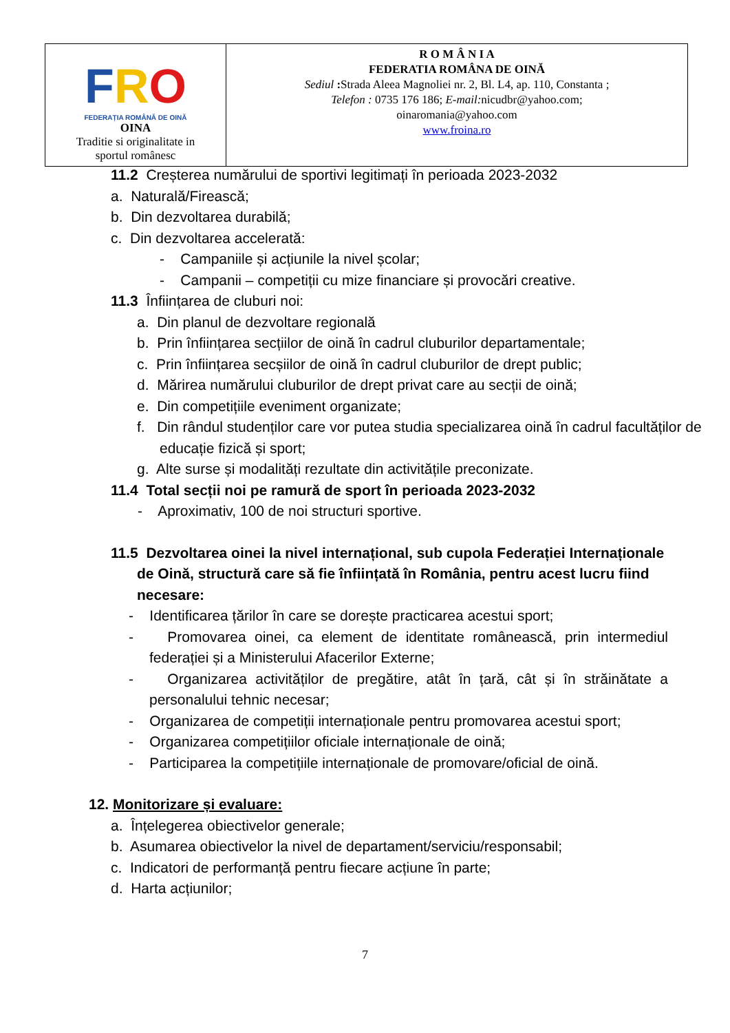| F R O FEDERAȚIA ROMÂNĂ DE OINĂ OINA Traditie si originalitate in sportul românesc | R O M Â N I A FEDERATIA ROMÂNA DE OINĂ Sediul : Strada Aleea Magnoliei nr. 2, Bl. L4, ap. 110, Constanta ; Telefon : 0735 176 186; E-mail: nicudbr@yahoo.com; oinaromania@yahoo.com www.froina.ro |
11.2 Creșterea numărului de sportivi legitimați în perioada 2023-2032
a. Naturală/Firească;
b. Din dezvoltarea durabilă;
c. Din dezvoltarea accelerată:
- Campaniile și acțiunile la nivel școlar;
- Campanii – competiții cu mize financiare și provocări creative.
11.3 Înființarea de cluburi noi:
a. Din planul de dezvoltare regională
b. Prin înființarea secțiilor de oină în cadrul cluburilor departamentale;
c. Prin înființarea secșiilor de oină în cadrul cluburilor de drept public;
d. Mărirea numărului cluburilor de drept privat care au secții de oină;
e. Din competițiile eveniment organizate;
f. Din rândul studenților care vor putea studia specializarea oină în cadrul facultăților de educație fizică și sport;
g. Alte surse și modalități rezultate din activitățile preconizate.
11.4 Total secții noi pe ramură de sport în perioada 2023-2032
- Aproximativ, 100 de noi structuri sportive.
11.5 Dezvoltarea oinei la nivel internațional, sub cupola Federației Internaționale de Oină, structură care să fie înființată în România, pentru acest lucru fiind necesare:
- Identificarea țărilor în care se dorește practicarea acestui sport;
- Promovarea oinei, ca element de identitate românească, prin intermediul federației și a Ministerului Afacerilor Externe;
- Organizarea activităților de pregătire, atât în țară, cât și în străinătate a personalului tehnic necesar;
- Organizarea de competiții internaționale pentru promovarea acestui sport;
- Organizarea competițiilor oficiale internaționale de oină;
- Participarea la competițiile internaționale de promovare/oficial de oină.
12. Monitorizare și evaluare:
a. Înțelegerea obiectivelor generale;
b. Asumarea obiectivelor la nivel de departament/serviciu/responsabil;
c. Indicatori de performanță pentru fiecare acțiune în parte;
d. Harta acțiunilor;
7